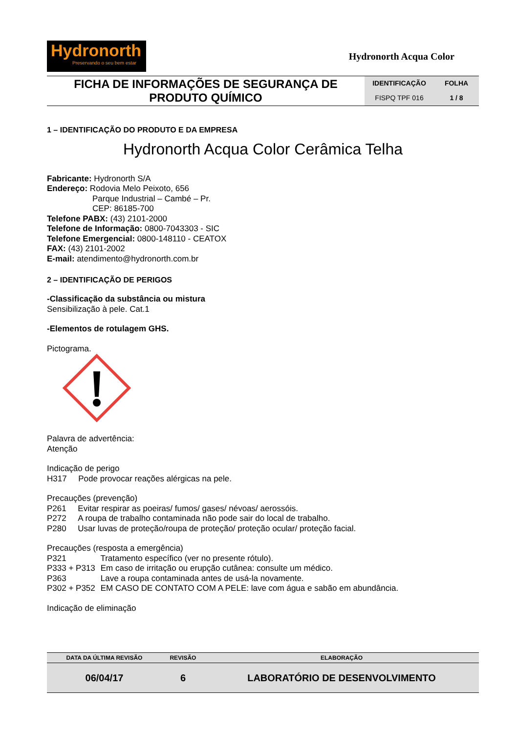Hydronorth
Preservando o seu bem estar
Hydronorth Acqua Color
| FICHA DE INFORMAÇÕES DE SEGURANÇA DE PRODUTO QUÍMICO | IDENTIFICAÇÃO | FOLHA |
| | FISPQ TPF 016 | 1 / 8 |
1 – IDENTIFICAÇÃO DO PRODUTO E DA EMPRESA
Hydronorth Acqua Color Cerâmica Telha
Fabricante: Hydronorth S/A
Endereço: Rodovia Melo Peixoto, 656
Parque Industrial – Cambé – Pr.
CEP: 86185-700
Telefone PABX: (43) 2101-2000
Telefone de Informação: 0800-7043303 - SIC
Telefone Emergencial: 0800-148110 - CEATOX
FAX: (43) 2101-2002
E-mail: atendimento@hydronorth.com.br
2 – IDENTIFICAÇÃO DE PERIGOS
-Classificação da substância ou mistura
Sensibilização à pele. Cat.1
-Elementos de rotulagem GHS.
Pictograma.
Palavra de advertência:
Atenção
Indicação de perigo
H317 Pode provocar reações alérgicas na pele.
Precauções (prevenção)
P261 Evitar respirar as poeiras/ fumos/ gases/ névoas/ aerossóis.
P272 A roupa de trabalho contaminada não pode sair do local de trabalho.
P280 Usar luvas de proteção/roupa de proteção/ proteção ocular/ proteção facial.
Precauções (resposta a emergência)
P321 Tratamento específico (ver no presente rótulo).
P333 + P313 Em caso de irritação ou erupção cutânea: consulte um médico.
P363 Lave a roupa contaminada antes de usá-la novamente.
P302 + P352 EM CASO DE CONTATO COM A PELE: lave com água e sabão em abundância.
Indicação de eliminação
| DATA DA ÚLTIMA REVISÃO | REVISÃO | ELABORAÇÃO |
| --- | --- | --- |
| 06/04/17 | 6 | LABORATÓRIO DE DESENVOLVIMENTO |